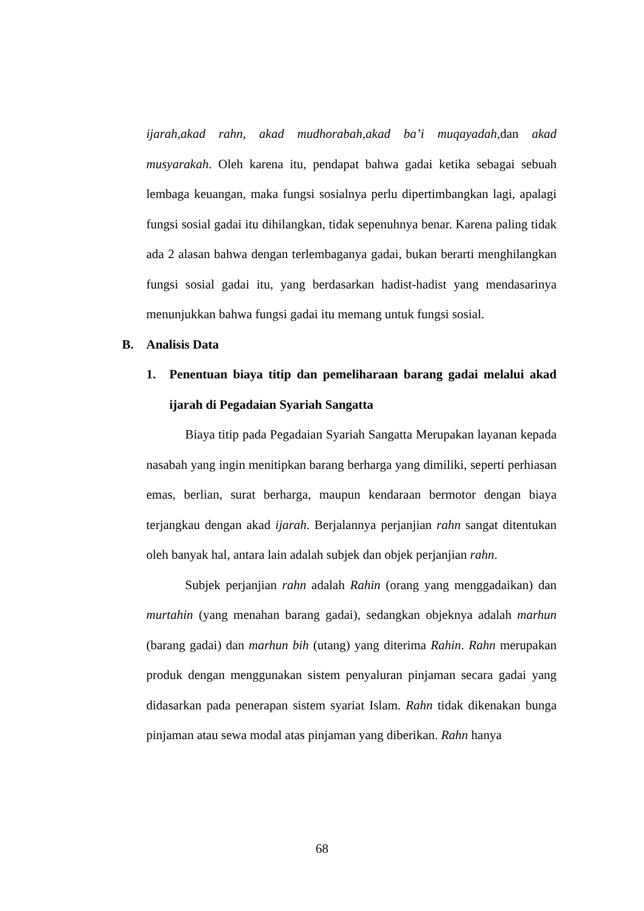ijarah,akad rahn, akad mudhorabah,akad ba’i muqayadah,dan akad musyarakah. Oleh karena itu, pendapat bahwa gadai ketika sebagai sebuah lembaga keuangan, maka fungsi sosialnya perlu dipertimbangkan lagi, apalagi fungsi sosial gadai itu dihilangkan, tidak sepenuhnya benar. Karena paling tidak ada 2 alasan bahwa dengan terlembaganya gadai, bukan berarti menghilangkan fungsi sosial gadai itu, yang berdasarkan hadist-hadist yang mendasarinya menunjukkan bahwa fungsi gadai itu memang untuk fungsi sosial.
B. Analisis Data
1. Penentuan biaya titip dan pemeliharaan barang gadai melalui akad ijarah di Pegadaian Syariah Sangatta
Biaya titip pada Pegadaian Syariah Sangatta Merupakan layanan kepada nasabah yang ingin menitipkan barang berharga yang dimiliki, seperti perhiasan emas, berlian, surat berharga, maupun kendaraan bermotor dengan biaya terjangkau dengan akad ijarah. Berjalannya perjanjian rahn sangat ditentukan oleh banyak hal, antara lain adalah subjek dan objek perjanjian rahn.
Subjek perjanjian rahn adalah Rahin (orang yang menggadaikan) dan murtahin (yang menahan barang gadai), sedangkan objeknya adalah marhun (barang gadai) dan marhun bih (utang) yang diterima Rahin. Rahn merupakan produk dengan menggunakan sistem penyaluran pinjaman secara gadai yang didasarkan pada penerapan sistem syariat Islam. Rahn tidak dikenakan bunga pinjaman atau sewa modal atas pinjaman yang diberikan. Rahn hanya
68